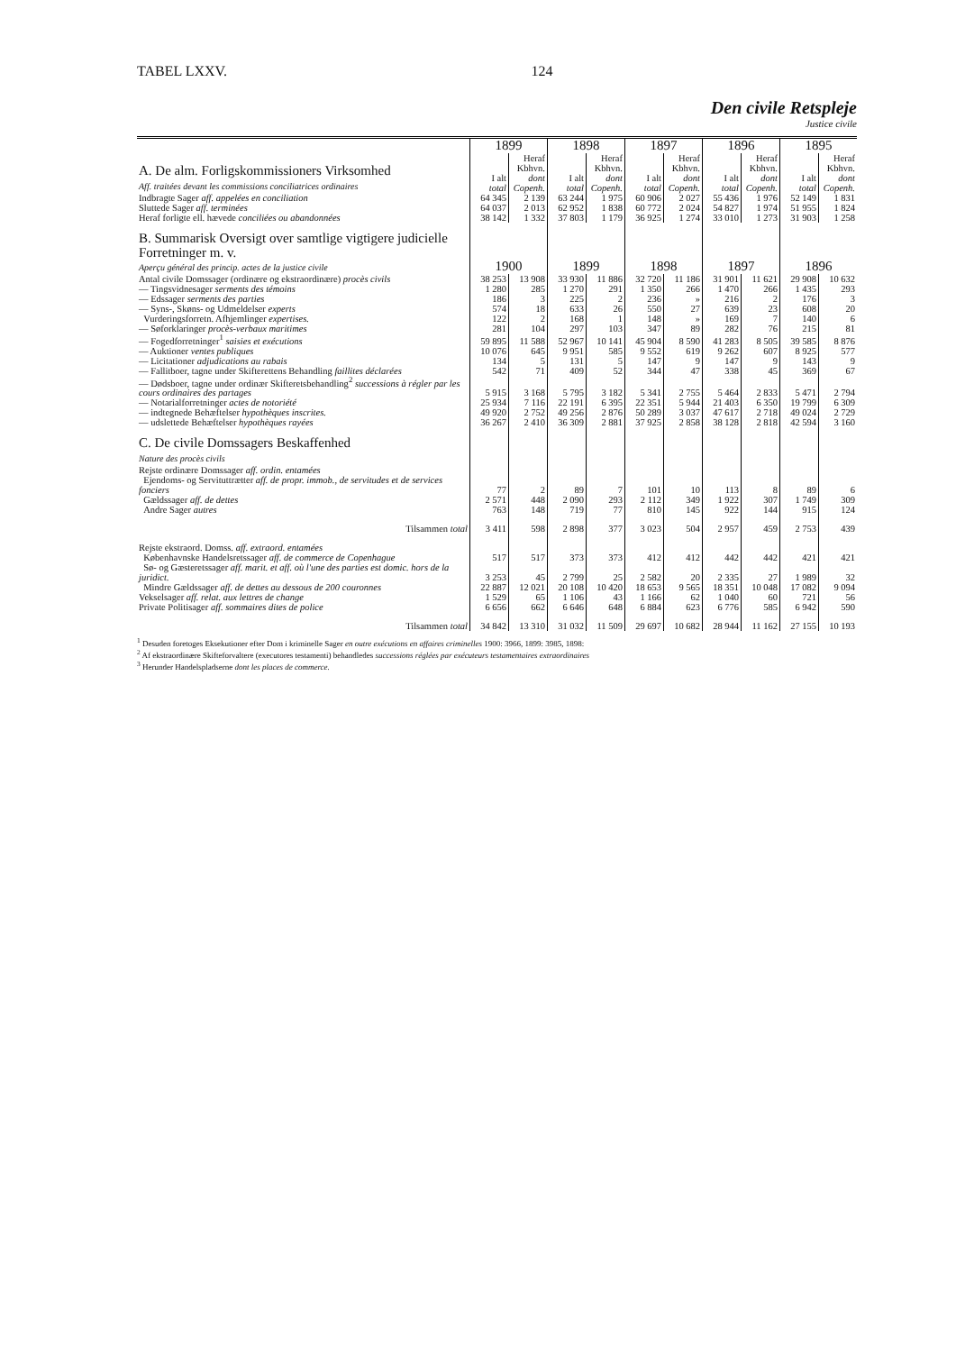TABEL LXXV. 124
Den civile Retspleje
Justice civile
| | 1899 | | 1898 | | 1897 | | 1896 | | 1895 | |
| A. De alm. Forligskommissioners Virksomhed Aff. traitées devant les commissions conciliatrices ordinaires | I alt total | Heraf Kbhvn. dont Copenh. | I alt total | Heraf Kbhvn. dont Copenh. | I alt total | Heraf Kbhvn. dont Copenh. | I alt total | Heraf Kbhvn. dont Copenh. | I alt total | Heraf Kbhvn. dont Copenh. |
| Indbragte Sager aff. appelées en conciliation | 64 345 | 2 139 | 63 244 | 1 975 | 60 906 | 2 027 | 55 436 | 1 976 | 52 149 | 1 831 |
| Sluttede Sager aff. terminées | 64 037 | 2 013 | 62 952 | 1 838 | 60 772 | 2 024 | 54 827 | 1 974 | 51 955 | 1 824 |
| Heraf forligte ell. hævede conciliées ou abandonnées | 38 142 | 1 332 | 37 803 | 1 179 | 36 925 | 1 274 | 33 010 | 1 273 | 31 903 | 1 258 |
| B. Summarisk Oversigt over samtlige vigtigere judicielle Forretninger m. v. Aperçu général des princip. actes de la justice civile | 1900 | | 1899 | | 1898 | | 1897 | | 1896 | |
| Antal civile Domssager (ordinære og ekstraordinære) procès civils | 38 253 | 13 908 | 33 930 | 11 886 | 32 720 | 11 186 | 31 901 | 11 621 | 29 908 | 10 632 |
| — Tingsvidnesager serments des témoins | 1 280 | 285 | 1 270 | 291 | 1 350 | 266 | 1 470 | 266 | 1 435 | 293 |
| — Edssager serments des parties | 186 | 3 | 225 | 2 | 236 | » | 216 | 2 | 176 | 3 |
| — Syns-, Skøns- og Udmeldelser experts | 574 | 18 | 633 | 26 | 550 | 27 | 639 | 23 | 608 | 20 |
| Vurderingsforretn. Afhjemlinger expertises. | 122 | 2 | 168 | 1 | 148 | » | 169 | 7 | 140 | 6 |
| — Søforklaringer procès-verbaux maritimes | 281 | 104 | 297 | 103 | 347 | 89 | 282 | 76 | 215 | 81 |
| — Fogedforretninger<sup>1</sup> saisies et exécutions | 59 895 | 11 588 | 52 967 | 10 141 | 45 904 | 8 590 | 41 283 | 8 505 | 39 585 | 8 876 |
| — Auktioner ventes publiques | 10 076 | 645 | 9 951 | 585 | 9 552 | 619 | 9 262 | 607 | 8 925 | 577 |
| — Licitationer adjudications au rabais | 134 | 5 | 131 | 5 | 147 | 9 | 147 | 9 | 143 | 9 |
| — Fallitboer, tagne under Skifterettens Behandling faillites déclarées | 542 | 71 | 409 | 52 | 344 | 47 | 338 | 45 | 369 | 67 |
| — Dødsboer, tagne under ordinær Skifteretsbehandling<sup>2</sup> successions à régler par les cours ordinaires des partages | 5 915 | 3 168 | 5 795 | 3 182 | 5 341 | 2 755 | 5 464 | 2 833 | 5 471 | 2 794 |
| — Notarialforretninger actes de notoriété | 25 934 | 7 116 | 22 191 | 6 395 | 22 351 | 5 944 | 21 403 | 6 350 | 19 799 | 6 309 |
| — indtegnede Behæftelser hypothèques inscrites. | 49 920 | 2 752 | 49 256 | 2 876 | 50 289 | 3 037 | 47 617 | 2 718 | 49 024 | 2 729 |
| — udslettede Behæftelser hypothèques rayées | 36 267 | 2 410 | 36 309 | 2 881 | 37 925 | 2 858 | 38 128 | 2 818 | 42 594 | 3 160 |
| C. De civile Domssagers Beskaffenhed Nature des procès civils | | | | | | | | | | |
| Rejste ordinære Domssager aff. ordin. entamées Ejendoms- og Servituttrætter aff. de propr. immob., de servitudes et de services fonciers | 77 | 2 | 89 | 7 | 101 | 10 | 113 | 8 | 89 | 6 |
| Gældssager aff. de dettes | 2 571 | 448 | 2 090 | 293 | 2 112 | 349 | 1 922 | 307 | 1 749 | 309 |
| Andre Sager autres | 763 | 148 | 719 | 77 | 810 | 145 | 922 | 144 | 915 | 124 |
| Tilsammen total | 3 411 | 598 | 2 898 | 377 | 3 023 | 504 | 2 957 | 459 | 2 753 | 439 |
| Rejste ekstraord. Domss. aff. extraord. entamées Københavnske Handelsretssager aff. de commerce de Copenhague | 517 | 517 | 373 | 373 | 412 | 412 | 442 | 442 | 421 | 421 |
| Sø- og Gæsteretssager aff. marit. et aff. où l'une des parties est domic. hors de la juridict. | 3 253 | 45 | 2 799 | 25 | 2 582 | 20 | 2 335 | 27 | 1 989 | 32 |
| Mindre Gældssager aff. de dettes au dessous de 200 couronnes | 22 887 | 12 021 | 20 108 | 10 420 | 18 653 | 9 565 | 18 351 | 10 048 | 17 082 | 9 094 |
| Vekselsager aff. relat. aux lettres de change | 1 529 | 65 | 1 106 | 43 | 1 166 | 62 | 1 040 | 60 | 721 | 56 |
| Private Politisager aff. sommaires dites de police | 6 656 | 662 | 6 646 | 648 | 6 884 | 623 | 6 776 | 585 | 6 942 | 590 |
| Tilsammen total | 34 842 | 13 310 | 31 032 | 11 509 | 29 697 | 10 682 | 28 944 | 11 162 | 27 155 | 10 193 |
<sup>1</sup> Desuden foretoges Eksekutioner efter Dom i kriminelle Sager en outre exécutions en affaires criminelles 1900: 3966, 1899: 3985, 1898:
<sup>2</sup> Af ekstraordinære Skifteforvaltere (executores testamenti) behandledes successions réglées par exécuteurs testamentaires extraordinaires
<sup>3</sup> Herunder Handelspladserne dont les places de commerce.